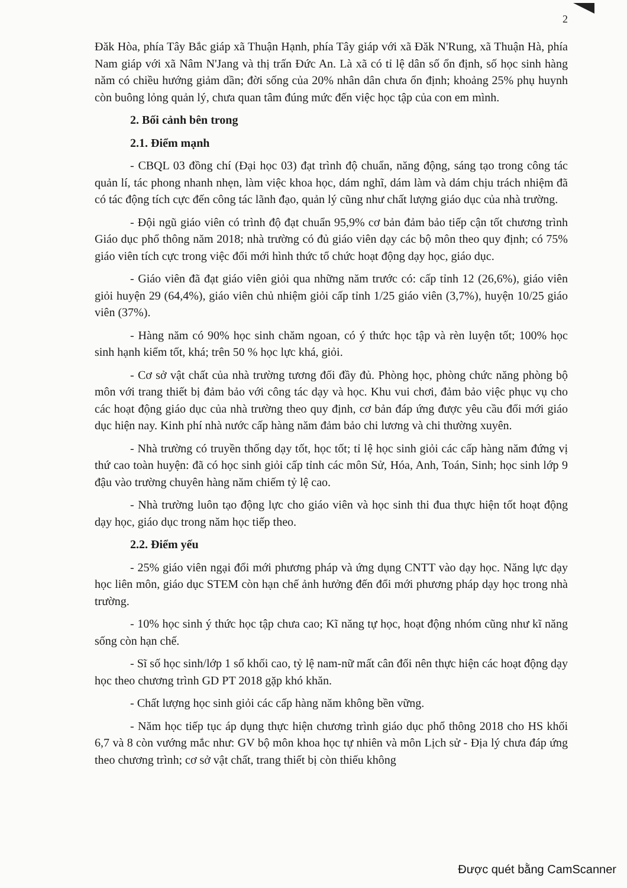2
Đăk Hòa, phía Tây Bắc giáp xã Thuận Hạnh, phía Tây giáp với xã Đăk N'Rung, xã Thuận Hà, phía Nam giáp với xã Nâm N'Jang và thị trấn Đức An. Là xã có tỉ lệ dân số ổn định, số học sinh hàng năm có chiều hướng giảm dần; đời sống của 20% nhân dân chưa ổn định; khoảng 25% phụ huynh còn buông lỏng quản lý, chưa quan tâm đúng mức đến việc học tập của con em mình.
2. Bối cảnh bên trong
2.1. Điểm mạnh
- CBQL 03 đồng chí (Đại học 03) đạt trình độ chuẩn, năng động, sáng tạo trong công tác quản lí, tác phong nhanh nhẹn, làm việc khoa học, dám nghĩ, dám làm và dám chịu trách nhiệm đã có tác động tích cực đến công tác lãnh đạo, quản lý cũng như chất lượng giáo dục của nhà trường.
- Đội ngũ giáo viên có trình độ đạt chuẩn 95,9% cơ bản đảm bảo tiếp cận tốt chương trình Giáo dục phổ thông năm 2018; nhà trường có đủ giáo viên dạy các bộ môn theo quy định; có 75% giáo viên tích cực trong việc đổi mới hình thức tổ chức hoạt động dạy học, giáo dục.
- Giáo viên đã đạt giáo viên giỏi qua những năm trước có: cấp tỉnh 12 (26,6%), giáo viên giỏi huyện 29 (64,4%), giáo viên chủ nhiệm giỏi cấp tỉnh 1/25 giáo viên (3,7%), huyện 10/25 giáo viên (37%).
- Hàng năm có 90% học sinh chăm ngoan, có ý thức học tập và rèn luyện tốt; 100% học sinh hạnh kiểm tốt, khá; trên 50 % học lực khá, giỏi.
- Cơ sở vật chất của nhà trường tương đối đầy đủ. Phòng học, phòng chức năng phòng bộ môn với trang thiết bị đảm bảo với công tác dạy và học. Khu vui chơi, đảm bảo việc phục vụ cho các hoạt động giáo dục của nhà trường theo quy định, cơ bản đáp ứng được yêu cầu đổi mới giáo dục hiện nay. Kinh phí nhà nước cấp hàng năm đảm bảo chi lương và chi thường xuyên.
- Nhà trường có truyền thống dạy tốt, học tốt; tỉ lệ học sinh giỏi các cấp hàng năm đứng vị thứ cao toàn huyện: đã có học sinh giỏi cấp tỉnh các môn Sử, Hóa, Anh, Toán, Sinh; học sinh lớp 9 đậu vào trường chuyên hàng năm chiếm tỷ lệ cao.
- Nhà trường luôn tạo động lực cho giáo viên và học sinh thi đua thực hiện tốt hoạt động dạy học, giáo dục trong năm học tiếp theo.
2.2. Điểm yếu
- 25% giáo viên ngại đổi mới phương pháp và ứng dụng CNTT vào dạy học. Năng lực dạy học liên môn, giáo dục STEM còn hạn chế ảnh hưởng đến đổi mới phương pháp dạy học trong nhà trường.
- 10% học sinh ý thức học tập chưa cao; Kĩ năng tự học, hoạt động nhóm cũng như kĩ năng sống còn hạn chế.
- Sĩ số học sinh/lớp 1 số khối cao, tỷ lệ nam-nữ mất cân đối nên thực hiện các hoạt động dạy học theo chương trình GD PT 2018 gặp khó khăn.
- Chất lượng học sinh giỏi các cấp hàng năm không bền vững.
- Năm học tiếp tục áp dụng thực hiện chương trình giáo dục phổ thông 2018 cho HS khối 6,7 và 8 còn vướng mắc như: GV bộ môn khoa học tự nhiên và môn Lịch sử - Địa lý chưa đáp ứng theo chương trình; cơ sở vật chất, trang thiết bị còn thiếu không
Được quét bằng CamScanner